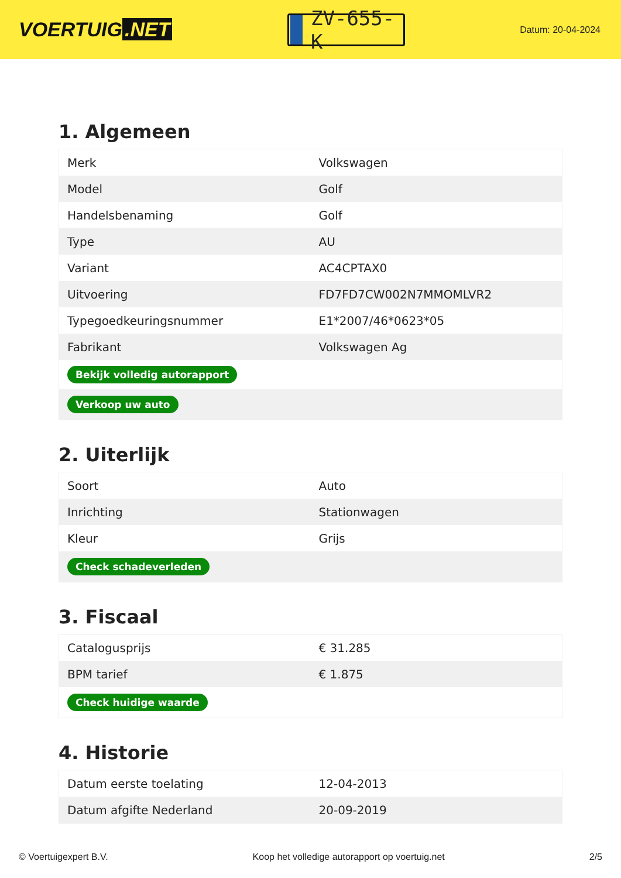VOERTUIG.NET
ZV-655-K
Datum: 20-04-2024
1. Algemeen
| Merk | Volkswagen |
| Model | Golf |
| Handelsbenaming | Golf |
| Type | AU |
| Variant | AC4CPTAX0 |
| Uitvoering | FD7FD7CW002N7MMOMLVR2 |
| Typegoedkeuringsnummer | E1*2007/46*0623*05 |
| Fabrikant | Volkswagen Ag |
| Bekijk volledig autorapport | |
| Verkoop uw auto | |
2. Uiterlijk
| Soort | Auto |
| Inrichting | Stationwagen |
| Kleur | Grijs |
| Check schadeverleden | |
3. Fiscaal
| Catalogusprijs | € 31.285 |
| BPM tarief | € 1.875 |
| Check huidige waarde | |
4. Historie
| Datum eerste toelating | 12-04-2013 |
| Datum afgifte Nederland | 20-09-2019 |
© Voertuigexpert B.V. Koop het volledige autorapport op voertuig.net 2/5